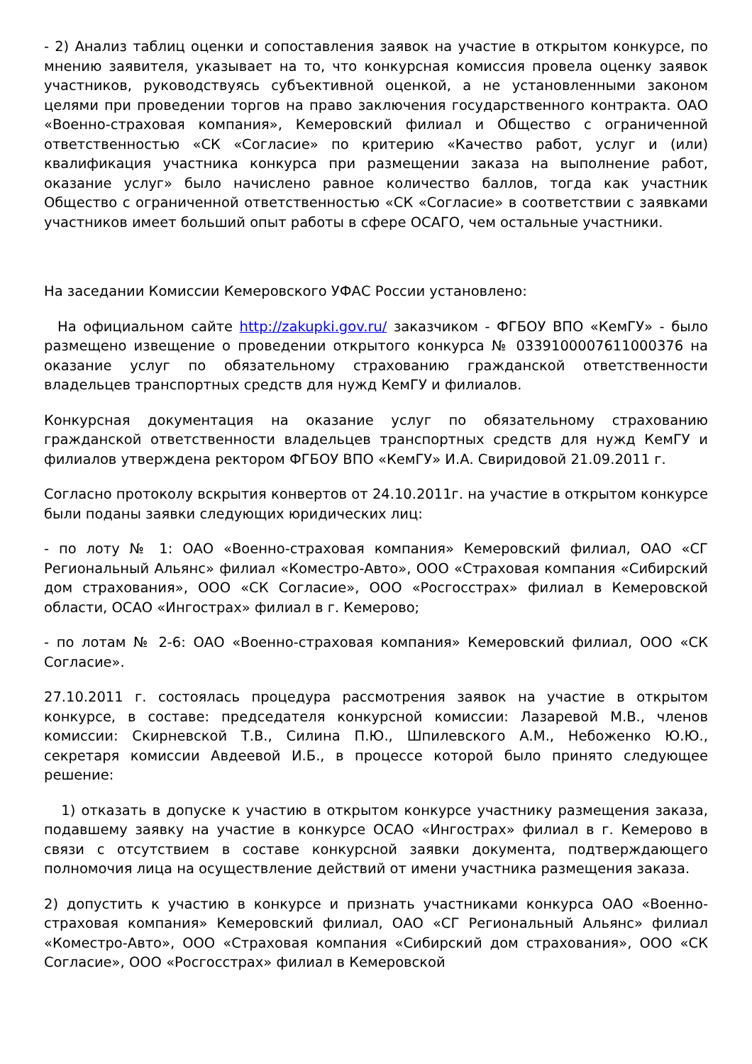- 2) Анализ таблиц оценки и сопоставления заявок на участие в открытом конкурсе, по мнению заявителя, указывает на то, что конкурсная комиссия провела оценку заявок участников, руководствуясь субъективной оценкой, а не установленными законом целями при проведении торгов на право заключения государственного контракта. ОАО «Военно-страховая компания», Кемеровский филиал и Общество с ограниченной ответственностью «СК «Согласие» по критерию «Качество работ, услуг и (или) квалификация участника конкурса при размещении заказа на выполнение работ, оказание услуг» было начислено равное количество баллов, тогда как участник Общество с ограниченной ответственностью «СК «Согласие» в соответствии с заявками участников имеет больший опыт работы в сфере ОСАГО, чем остальные участники.
На заседании Комиссии Кемеровского УФАС России установлено:
На официальном сайте http://zakupki.gov.ru/ заказчиком - ФГБОУ ВПО «КемГУ» - было размещено извещение о проведении открытого конкурса № 0339100007611000376 на оказание услуг по обязательному страхованию гражданской ответственности владельцев транспортных средств для нужд КемГУ и филиалов.
Конкурсная документация на оказание услуг по обязательному страхованию гражданской ответственности владельцев транспортных средств для нужд КемГУ и филиалов утверждена ректором ФГБОУ ВПО «КемГУ» И.А. Свиридовой 21.09.2011 г.
Согласно протоколу вскрытия конвертов от 24.10.2011г. на участие в открытом конкурсе были поданы заявки следующих юридических лиц:
- по лоту № 1: ОАО «Военно-страховая компания» Кемеровский филиал, ОАО «СГ Региональный Альянс» филиал «Коместро-Авто», ООО «Страховая компания «Сибирский дом страхования», ООО «СК Согласие», ООО «Росгосстрах» филиал в Кемеровской области, ОСАО «Ингострах» филиал в г. Кемерово;
- по лотам № 2-6: ОАО «Военно-страховая компания» Кемеровский филиал, ООО «СК Согласие».
27.10.2011 г. состоялась процедура рассмотрения заявок на участие в открытом конкурсе, в составе: председателя конкурсной комиссии: Лазаревой М.В., членов комиссии: Скирневской Т.В., Силина П.Ю., Шпилевского А.М., Небоженко Ю.Ю., секретаря комиссии Авдеевой И.Б., в процессе которой было принято следующее решение:
1) отказать в допуске к участию в открытом конкурсе участнику размещения заказа, подавшему заявку на участие в конкурсе ОСАО «Ингострах» филиал в г. Кемерово в связи с отсутствием в составе конкурсной заявки документа, подтверждающего полномочия лица на осуществление действий от имени участника размещения заказа.
2) допустить к участию в конкурсе и признать участниками конкурса ОАО «Военно-страховая компания» Кемеровский филиал, ОАО «СГ Региональный Альянс» филиал «Коместро-Авто», ООО «Страховая компания «Сибирский дом страхования», ООО «СК Согласие», ООО «Росгосстрах» филиал в Кемеровской